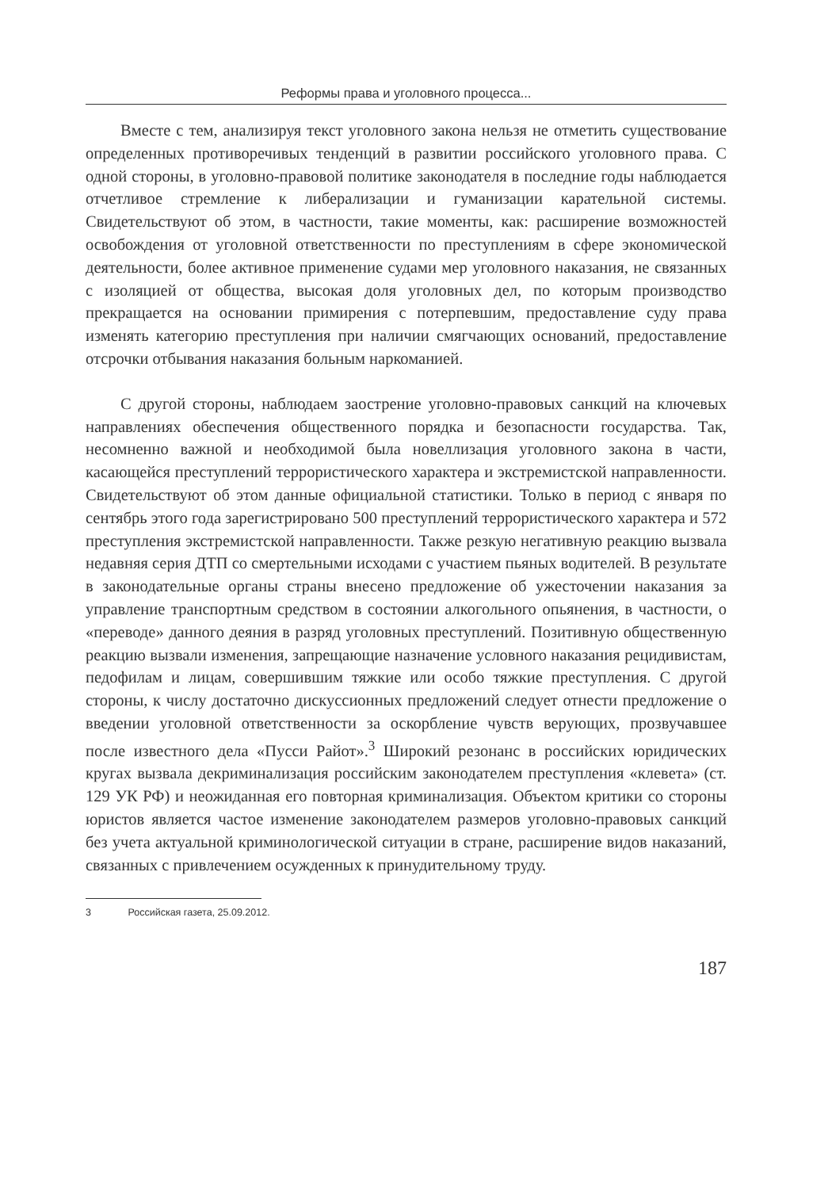Реформы права и уголовного процесса...
Вместе с тем, анализируя текст уголовного закона нельзя не отметить существование определенных противоречивых тенденций в развитии российского уголовного права. С одной стороны, в уголовно-правовой политике законодателя в последние годы наблюдается отчетливое стремление к либерализации и гуманизации карательной системы. Свидетельствуют об этом, в частности, такие моменты, как: расширение возможностей освобождения от уголовной ответственности по преступлениям в сфере экономической деятельности, более активное применение судами мер уголовного наказания, не связанных с изоляцией от общества, высокая доля уголовных дел, по которым производство прекращается на основании примирения с потерпевшим, предоставление суду права изменять категорию преступления при наличии смягчающих оснований, предоставление отсрочки отбывания наказания больным наркоманией.
С другой стороны, наблюдаем заострение уголовно-правовых санкций на ключевых направлениях обеспечения общественного порядка и безопасности государства. Так, несомненно важной и необходимой была новеллизация уголовного закона в части, касающейся преступлений террористического характера и экстремистской направленности. Свидетельствуют об этом данные официальной статистики. Только в период с января по сентябрь этого года зарегистрировано 500 преступлений террористического характера и 572 преступления экстремистской направленности. Также резкую негативную реакцию вызвала недавняя серия ДТП со смертельными исходами с участием пьяных водителей. В результате в законодательные органы страны внесено предложение об ужесточении наказания за управление транспортным средством в состоянии алкогольного опьянения, в частности, о «переводе» данного деяния в разряд уголовных преступлений. Позитивную общественную реакцию вызвали изменения, запрещающие назначение условного наказания рецидивистам, педофилам и лицам, совершившим тяжкие или особо тяжкие преступления. С другой стороны, к числу достаточно дискуссионных предложений следует отнести предложение о введении уголовной ответственности за оскорбление чувств верующих, прозвучавшее после известного дела «Пусси Райот».<sup>3</sup> Широкий резонанс в российских юридических кругах вызвала декриминализация российским законодателем преступления «клевета» (ст. 129 УК РФ) и неожиданная его повторная криминализация. Объектом критики со стороны юристов является частое изменение законодателем размеров уголовно-правовых санкций без учета актуальной криминологической ситуации в стране, расширение видов наказаний, связанных с привлечением осужденных к принудительному труду.
3 Российская газета, 25.09.2012.
187